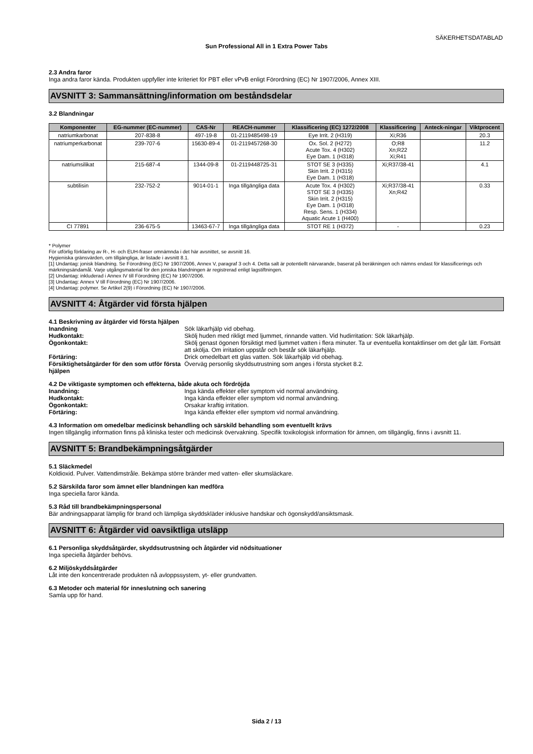SÄKERHETSDATABLAD
Sun Professional All in 1 Extra Power Tabs
2.3 Andra faror
Inga andra faror kända. Produkten uppfyller inte kriteriet för PBT eller vPvB enligt Förordning (EC) Nr 1907/2006, Annex XIII.
AVSNITT 3: Sammansättning/information om beståndsdelar
3.2 Blandningar
| Komponenter | EG-nummer (EC-nummer) | CAS-Nr | REACH-nummer | Klassificering (EC) 1272/2008 | Klassificering | Anteck-ningar | Viktprocent |
| --- | --- | --- | --- | --- | --- | --- | --- |
| natriumkarbonat | 207-838-8 | 497-19-8 | 01-2119485498-19 | Eye Irrit. 2 (H319) | Xi;R36 | | 20.3 |
| natriumperkarbonat | 239-707-6 | 15630-89-4 | 01-2119457268-30 | Ox. Sol. 2 (H272) Acute Tox. 4 (H302) Eye Dam. 1 (H318) | O;R8 Xn;R22 Xi;R41 | | 11.2 |
| natriumsilikat | 215-687-4 | 1344-09-8 | 01-2119448725-31 | STOT SE 3 (H335) Skin Irrit. 2 (H315) Eye Dam. 1 (H318) | Xi;R37/38-41 | | 4.1 |
| subtilisin | 232-752-2 | 9014-01-1 | Inga tillgängliga data | Acute Tox. 4 (H302) STOT SE 3 (H335) Skin Irrit. 2 (H315) Eye Dam. 1 (H318) Resp. Sens. 1 (H334) Aquatic Acute 1 (H400) | Xi;R37/38-41 Xn;R42 | | 0.33 |
| CI 77891 | 236-675-5 | 13463-67-7 | Inga tillgängliga data | STOT RE 1 (H372) | - | | 0.23 |
* Polymer
För utförlig förklaring av R-, H- och EUH-fraser omnämnda i det här avsnittet, se avsnitt 16.
Hygieniska gränsvärden, om tillgängliga, är listade i avsnitt 8.1.
[1] Undantag: jonisk blandning. Se Förordning (EC) Nr 1907/2006, Annex V, paragraf 3 och 4. Detta salt är potentiellt närvarande, baserat på beräkningen och nämns endast för klassificerings och märkningsändamål. Varje utgångsmaterial för den joniska blandningen är registrerad enligt lagstiftningen.
[2] Undantag: inkluderad i Annex IV till Förordning (EC) Nr 1907/2006.
[3] Undantag: Annex V till Förordning (EC) Nr 1907/2006.
[4] Undantag: polymer. Se Artikel 2(9) i Förordning (EC) Nr 1907/2006.
AVSNITT 4: Åtgärder vid första hjälpen
4.1 Beskrivning av åtgärder vid första hjälpen
Inandning Sök läkarhjälp vid obehag.
Hudkontakt: Skölj huden med rikligt med ljummet, rinnande vatten. Vid hudirritation: Sök läkarhjälp.
Ögonkontakt: Skölj genast ögonen försiktigt med ljummet vatten i flera minuter. Ta ur eventuella kontaktlinser om det går lätt. Fortsätt att skölja. Om irritation uppstår och består sök läkarhjälp.
Förtäring: Drick omedelbart ett glas vatten. Sök läkarhjälp vid obehag.
Försiktighetsåtgärder för den som utför första hjälpen Överväg personlig skyddsutrustning som anges i första stycket 8.2.
4.2 De viktigaste symptomen och effekterna, både akuta och fördröjda
Inandning: Inga kända effekter eller symptom vid normal användning.
Hudkontakt: Inga kända effekter eller symptom vid normal användning.
Ögonkontakt: Orsakar kraftig irritation.
Förtäring: Inga kända effekter eller symptom vid normal användning.
4.3 Information om omedelbar medicinsk behandling och särskild behandling som eventuellt krävs
Ingen tillgänglig information finns på kliniska tester och medicinsk övervakning. Specifik toxikologisk information för ämnen, om tillgänglig, finns i avsnitt 11.
AVSNITT 5: Brandbekämpningsåtgärder
5.1 Släckmedel
Koldioxid. Pulver. Vattendimstråle. Bekämpa större bränder med vatten- eller skumsläckare.
5.2 Särskilda faror som ämnet eller blandningen kan medföra
Inga speciella faror kända.
5.3 Råd till brandbekämpningspersonal
Bär andningsapparat lämplig för brand och lämpliga skyddskläder inklusive handskar och ögonskydd/ansiktsmask.
AVSNITT 6: Åtgärder vid oavsiktliga utsläpp
6.1 Personliga skyddsåtgärder, skyddsutrustning och åtgärder vid nödsituationer
Inga speciella åtgärder behövs.
6.2 Miljöskyddsåtgärder
Låt inte den koncentrerade produkten nå avloppssystem, yt- eller grundvatten.
6.3 Metoder och material för inneslutning och sanering
Samla upp för hand.
Sida 2 / 13